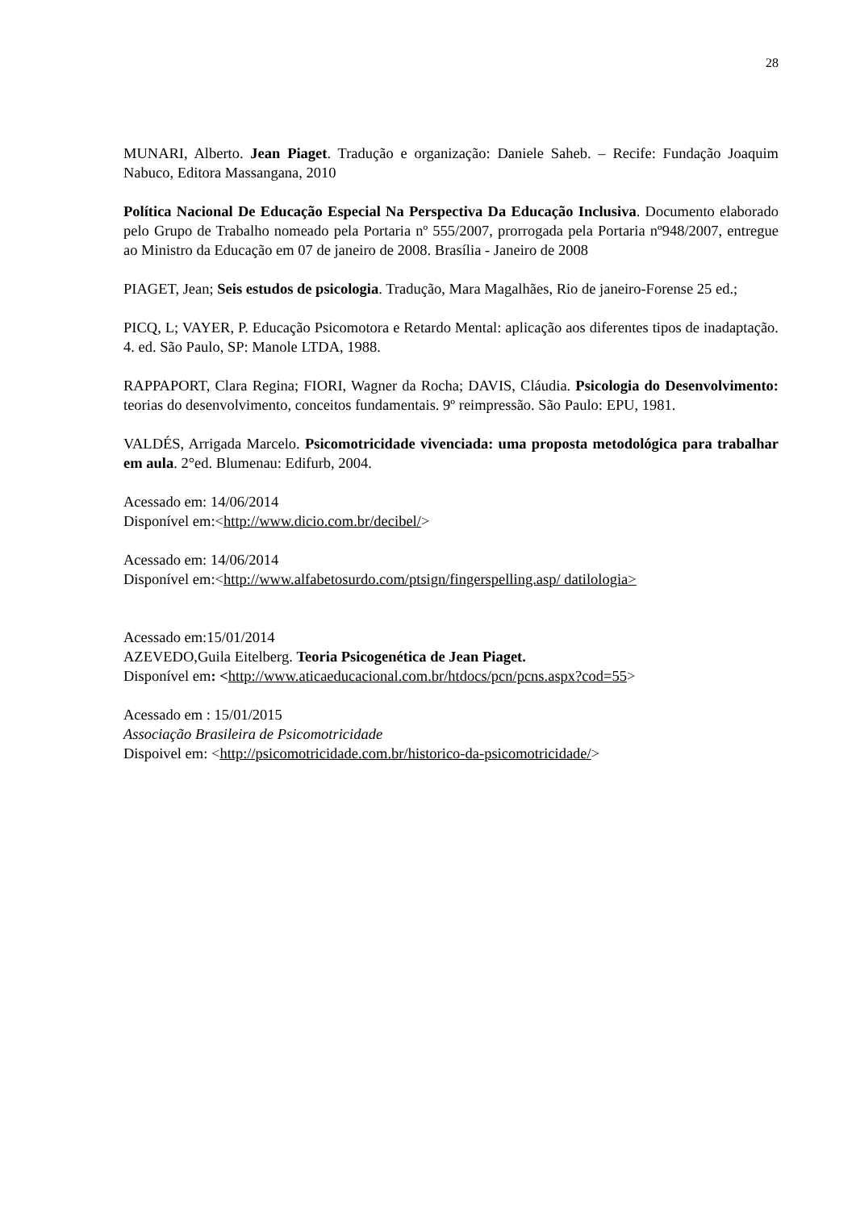28
MUNARI, Alberto. Jean Piaget. Tradução e organização: Daniele Saheb. – Recife: Fundação Joaquim Nabuco, Editora Massangana, 2010
Política Nacional De Educação Especial Na Perspectiva Da Educação Inclusiva. Documento elaborado pelo Grupo de Trabalho nomeado pela Portaria nº 555/2007, prorrogada pela Portaria nº948/2007, entregue ao Ministro da Educação em 07 de janeiro de 2008. Brasília - Janeiro de 2008
PIAGET, Jean; Seis estudos de psicologia. Tradução, Mara Magalhães, Rio de janeiro-Forense 25 ed.;
PICQ, L; VAYER, P. Educação Psicomotora e Retardo Mental: aplicação aos diferentes tipos de inadaptação. 4. ed. São Paulo, SP: Manole LTDA, 1988.
RAPPAPORT, Clara Regina; FIORI, Wagner da Rocha; DAVIS, Cláudia. Psicologia do Desenvolvimento: teorias do desenvolvimento, conceitos fundamentais. 9º reimpressão. São Paulo: EPU, 1981.
VALDÉS, Arrigada Marcelo. Psicomotricidade vivenciada: uma proposta metodológica para trabalhar em aula. 2°ed. Blumenau: Edifurb, 2004.
Acessado em: 14/06/2014
Disponível em:<http://www.dicio.com.br/decibel/>
Acessado em: 14/06/2014
Disponível em:<http://www.alfabetosurdo.com/ptsign/fingerspelling.asp/ datilologia>
Acessado em:15/01/2014
AZEVEDO,Guila Eitelberg. Teoria Psicogenética de Jean Piaget.
Disponível em: <http://www.aticaeducacional.com.br/htdocs/pcn/pcns.aspx?cod=55>
Acessado em : 15/01/2015
Associação Brasileira de Psicomotricidade
Dispoivel em: <http://psicomotricidade.com.br/historico-da-psicomotricidade/>